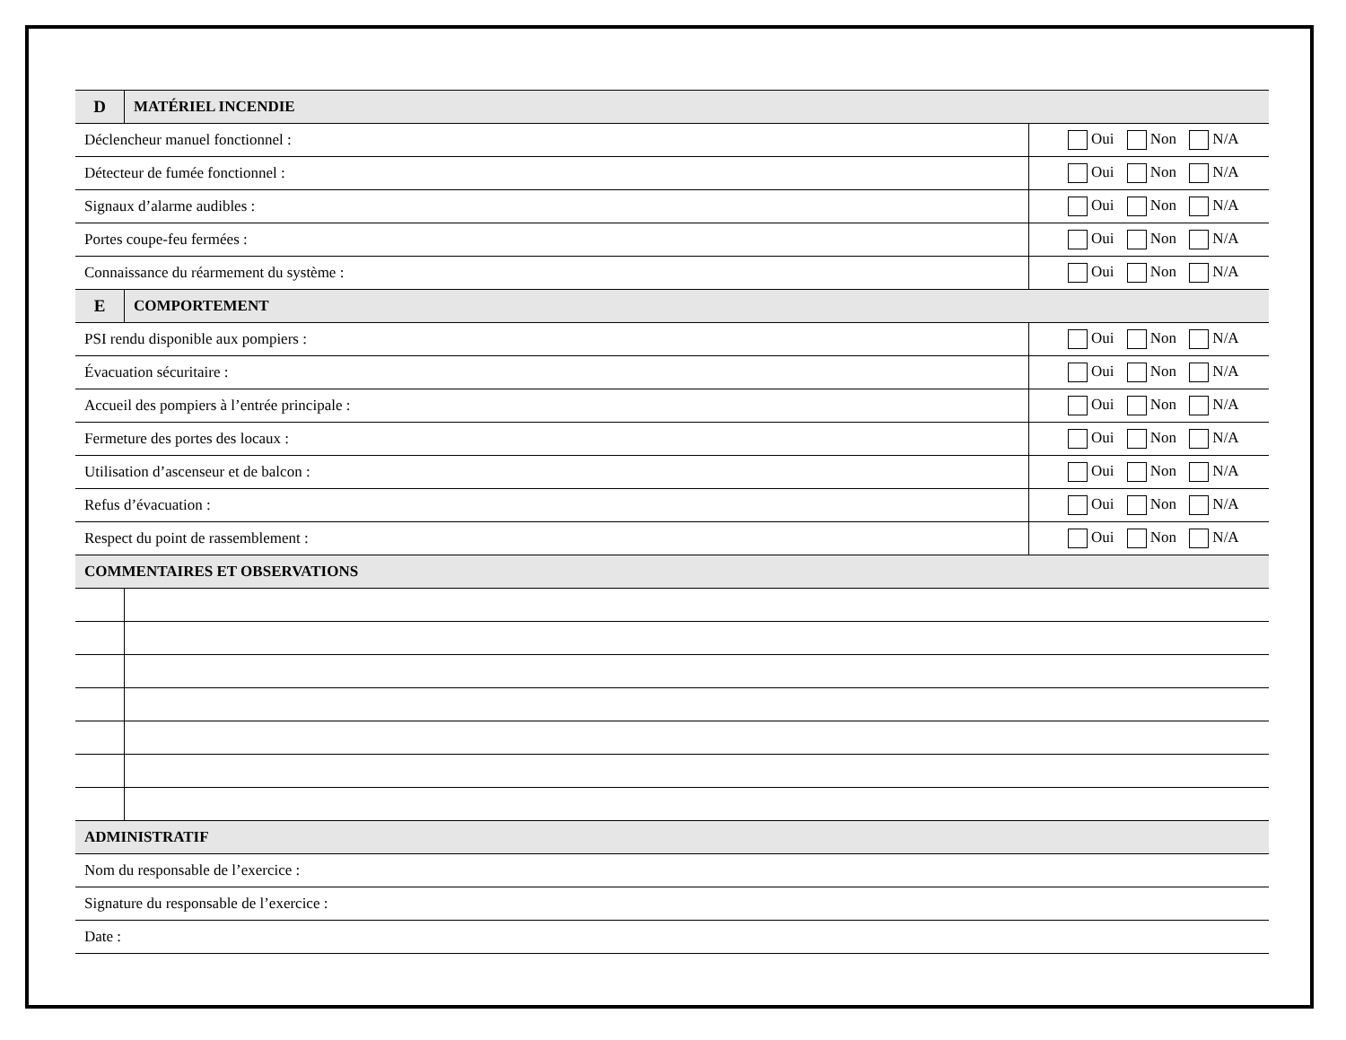| D | MATÉRIEL INCENDIE | |
| --- | --- | --- |
| Déclencheur manuel fonctionnel : | | Oui Non N/A |
| Détecteur de fumée fonctionnel : | | Oui Non N/A |
| Signaux d’alarme audibles : | | Oui Non N/A |
| Portes coupe-feu fermées : | | Oui Non N/A |
| Connaissance du réarmement du système : | | Oui Non N/A |
| E | COMPORTEMENT | |
| PSI rendu disponible aux pompiers : | | Oui Non N/A |
| Évacuation sécuritaire : | | Oui Non N/A |
| Accueil des pompiers à l’entrée principale : | | Oui Non N/A |
| Fermeture des portes des locaux : | | Oui Non N/A |
| Utilisation d’ascenseur et de balcon : | | Oui Non N/A |
| Refus d’évacuation : | | Oui Non N/A |
| Respect du point de rassemblement : | | Oui Non N/A |
| COMMENTAIRES ET OBSERVATIONS | | |
| ADMINISTRATIF | | |
| Nom du responsable de l’exercice : | | |
| Signature du responsable de l’exercice : | | |
| Date : | | |